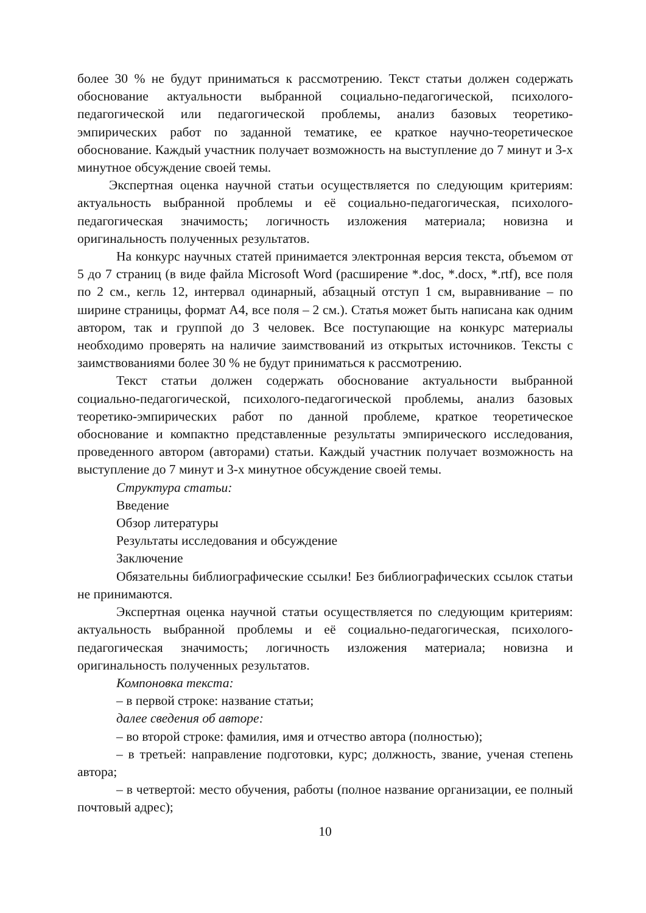более 30 % не будут приниматься к рассмотрению. Текст статьи должен содержать обоснование актуальности выбранной социально-педагогической, психолого-педагогической или педагогической проблемы, анализ базовых теоретико-эмпирических работ по заданной тематике, ее краткое научно-теоретическое обоснование. Каждый участник получает возможность на выступление до 7 минут и 3-х минутное обсуждение своей темы.
Экспертная оценка научной статьи осуществляется по следующим критериям: актуальность выбранной проблемы и её социально-педагогическая, психолого-педагогическая значимость; логичность изложения материала; новизна и оригинальность полученных результатов.
На конкурс научных статей принимается электронная версия текста, объемом от 5 до 7 страниц (в виде файла Microsoft Word (расширение *.doc, *.docx, *.rtf), все поля по 2 см., кегль 12, интервал одинарный, абзацный отступ 1 см, выравнивание – по ширине страницы, формат А4, все поля – 2 см.). Статья может быть написана как одним автором, так и группой до 3 человек. Все поступающие на конкурс материалы необходимо проверять на наличие заимствований из открытых источников. Тексты с заимствованиями более 30 % не будут приниматься к рассмотрению.
Текст статьи должен содержать обоснование актуальности выбранной социально-педагогической, психолого-педагогической проблемы, анализ базовых теоретико-эмпирических работ по данной проблеме, краткое теоретическое обоснование и компактно представленные результаты эмпирического исследования, проведенного автором (авторами) статьи. Каждый участник получает возможность на выступление до 7 минут и 3-х минутное обсуждение своей темы.
Структура статьи:
Введение
Обзор литературы
Результаты исследования и обсуждение
Заключение
Обязательны библиографические ссылки! Без библиографических ссылок статьи не принимаются.
Экспертная оценка научной статьи осуществляется по следующим критериям: актуальность выбранной проблемы и её социально-педагогическая, психолого-педагогическая значимость; логичность изложения материала; новизна и оригинальность полученных результатов.
Компоновка текста:
– в первой строке: название статьи;
далее сведения об авторе:
– во второй строке: фамилия, имя и отчество автора (полностью);
– в третьей: направление подготовки, курс; должность, звание, ученая степень автора;
– в четвертой: место обучения, работы (полное название организации, ее полный почтовый адрес);
10